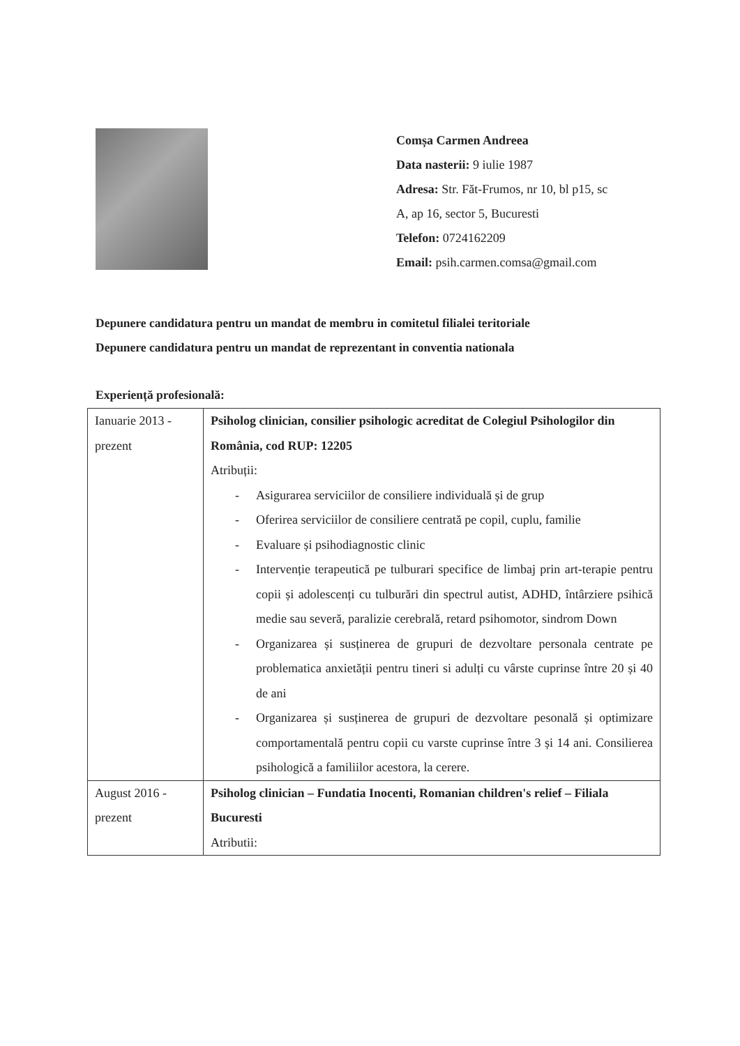Comșa Carmen Andreea
Data nasterii: 9 iulie 1987
Adresa: Str. Făt-Frumos, nr 10, bl p15, sc
A, ap 16, sector 5, Bucuresti
Telefon: 0724162209
Email: psih.carmen.comsa@gmail.com
Depunere candidatura pentru un mandat de membru in comitetul filialei teritoriale
Depunere candidatura pentru un mandat de reprezentant in conventia nationala
Experiență profesională:
| Ianuarie 2013 - prezent | Psiholog clinician, consilier psihologic acreditat de Colegiul Psihologilor din România, cod RUP: 12205 Atribuții: - Asigurarea serviciilor de consiliere individuală și de grup - Oferirea serviciilor de consiliere centrată pe copil, cuplu, familie - Evaluare și psihodiagnostic clinic - Intervenție terapeutică pe tulburari specifice de limbaj prin art-terapie pentru copii și adolescenți cu tulburări din spectrul autist, ADHD, întârziere psihică medie sau severă, paralizie cerebrală, retard psihomotor, sindrom Down - Organizarea și susținerea de grupuri de dezvoltare personala centrate pe problematica anxietății pentru tineri si adulți cu vârste cuprinse între 20 și 40 de ani - Organizarea și susținerea de grupuri de dezvoltare pesonală și optimizare comportamentală pentru copii cu varste cuprinse între 3 și 14 ani. Consilierea psihologică a familiilor acestora, la cerere. |
| August 2016 - prezent | Psiholog clinician – Fundatia Inocenti, Romanian children's relief – Filiala Bucuresti Atributii: |